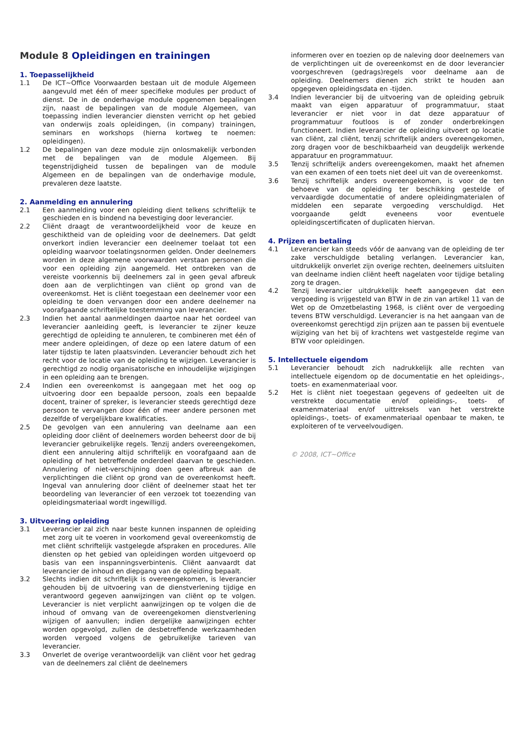Module 8 Opleidingen en trainingen
1. Toepasselijkheid
1.1 De ICT~Office Voorwaarden bestaan uit de module Algemeen aangevuld met één of meer specifieke modules per product of dienst. De in de onderhavige module opgenomen bepalingen zijn, naast de bepalingen van de module Algemeen, van toepassing indien leverancier diensten verricht op het gebied van onderwijs zoals opleidingen, (in company) trainingen, seminars en workshops (hierna kortweg te noemen: opleidingen).
1.2 De bepalingen van deze module zijn onlosmakelijk verbonden met de bepalingen van de module Algemeen. Bij tegenstrijdigheid tussen de bepalingen van de module Algemeen en de bepalingen van de onderhavige module, prevaleren deze laatste.
2. Aanmelding en annulering
2.1 Een aanmelding voor een opleiding dient telkens schriftelijk te geschieden en is bindend na bevestiging door leverancier.
2.2 Cliënt draagt de verantwoordelijkheid voor de keuze en geschiktheid van de opleiding voor de deelnemers. Dat geldt onverkort indien leverancier een deelnemer toelaat tot een opleiding waarvoor toelatingsnormen gelden. Onder deelnemers worden in deze algemene voorwaarden verstaan personen die voor een opleiding zijn aangemeld. Het ontbreken van de vereiste voorkennis bij deelnemers zal in geen geval afbreuk doen aan de verplichtingen van cliënt op grond van de overeenkomst. Het is cliënt toegestaan een deelnemer voor een opleiding te doen vervangen door een andere deelnemer na voorafgaande schriftelijke toestemming van leverancier.
2.3 Indien het aantal aanmeldingen daartoe naar het oordeel van leverancier aanleiding geeft, is leverancier te zijner keuze gerechtigd de opleiding te annuleren, te combineren met één of meer andere opleidingen, of deze op een latere datum of een later tijdstip te laten plaatsvinden. Leverancier behoudt zich het recht voor de locatie van de opleiding te wijzigen. Leverancier is gerechtigd zo nodig organisatorische en inhoudelijke wijzigingen in een opleiding aan te brengen.
2.4 Indien een overeenkomst is aangegaan met het oog op uitvoering door een bepaalde persoon, zoals een bepaalde docent, trainer of spreker, is leverancier steeds gerechtigd deze persoon te vervangen door één of meer andere personen met dezelfde of vergelijkbare kwalificaties.
2.5 De gevolgen van een annulering van deelname aan een opleiding door cliënt of deelnemers worden beheerst door de bij leverancier gebruikelijke regels. Tenzij anders overeengekomen, dient een annulering altijd schriftelijk en voorafgaand aan de opleiding of het betreffende onderdeel daarvan te geschieden. Annulering of niet-verschijning doen geen afbreuk aan de verplichtingen die cliënt op grond van de overeenkomst heeft. Ingeval van annulering door cliënt of deelnemer staat het ter beoordeling van leverancier of een verzoek tot toezending van opleidingsmateriaal wordt ingewilligd.
3. Uitvoering opleiding
3.1 Leverancier zal zich naar beste kunnen inspannen de opleiding met zorg uit te voeren in voorkomend geval overeenkomstig de met cliënt schriftelijk vastgelegde afspraken en procedures. Alle diensten op het gebied van opleidingen worden uitgevoerd op basis van een inspanningsverbintenis. Cliënt aanvaardt dat leverancier de inhoud en diepgang van de opleiding bepaalt.
3.2 Slechts indien dit schriftelijk is overeengekomen, is leverancier gehouden bij de uitvoering van de dienstverlening tijdige en verantwoord gegeven aanwijzingen van cliënt op te volgen. Leverancier is niet verplicht aanwijzingen op te volgen die de inhoud of omvang van de overeengekomen dienstverlening wijzigen of aanvullen; indien dergelijke aanwijzingen echter worden opgevolgd, zullen de desbetreffende werkzaamheden worden vergoed volgens de gebruikelijke tarieven van leverancier.
3.3 Onverlet de overige verantwoordelijk van cliënt voor het gedrag van de deelnemers zal cliënt de deelnemers
informeren over en toezien op de naleving door deelnemers van de verplichtingen uit de overeenkomst en de door leverancier voorgeschreven (gedrags)regels voor deelname aan de opleiding. Deelnemers dienen zich strikt te houden aan opgegeven opleidingsdata en -tijden.
3.4 Indien leverancier bij de uitvoering van de opleiding gebruik maakt van eigen apparatuur of programmatuur, staat leverancier er niet voor in dat deze apparatuur of programmatuur foutloos is of zonder onderbrekingen functioneert. Indien leverancier de opleiding uitvoert op locatie van cliënt, zal cliënt, tenzij schriftelijk anders overeengekomen, zorg dragen voor de beschikbaarheid van deugdelijk werkende apparatuur en programmatuur.
3.5 Tenzij schriftelijk anders overeengekomen, maakt het afnemen van een examen of een toets niet deel uit van de overeenkomst.
3.6 Tenzij schriftelijk anders overeengekomen, is voor de ten behoeve van de opleiding ter beschikking gestelde of vervaardigde documentatie of andere opleidingmaterialen of middelen een separate vergoeding verschuldigd. Het voorgaande geldt eveneens voor eventuele opleidingscertificaten of duplicaten hiervan.
4. Prijzen en betaling
4.1 Leverancier kan steeds vóór de aanvang van de opleiding de ter zake verschuldigde betaling verlangen. Leverancier kan, uitdrukkelijk onverlet zijn overige rechten, deelnemers uitsluiten van deelname indien cliënt heeft nagelaten voor tijdige betaling zorg te dragen.
4.2 Tenzij leverancier uitdrukkelijk heeft aangegeven dat een vergoeding is vrijgesteld van BTW in de zin van artikel 11 van de Wet op de Omzetbelasting 1968, is cliënt over de vergoeding tevens BTW verschuldigd. Leverancier is na het aangaan van de overeenkomst gerechtigd zijn prijzen aan te passen bij eventuele wijziging van het bij of krachtens wet vastgestelde regime van BTW voor opleidingen.
5. Intellectuele eigendom
5.1 Leverancier behoudt zich nadrukkelijk alle rechten van intellectuele eigendom op de documentatie en het opleidings-, toets- en examenmateriaal voor.
5.2 Het is cliënt niet toegestaan gegevens of gedeelten uit de verstrekte documentatie en/of opleidings-, toets- of examenmateriaal en/of uittreksels van het verstrekte opleidings-, toets- of examenmateriaal openbaar te maken, te exploiteren of te verveelvoudigen.
© 2008, ICT~Office